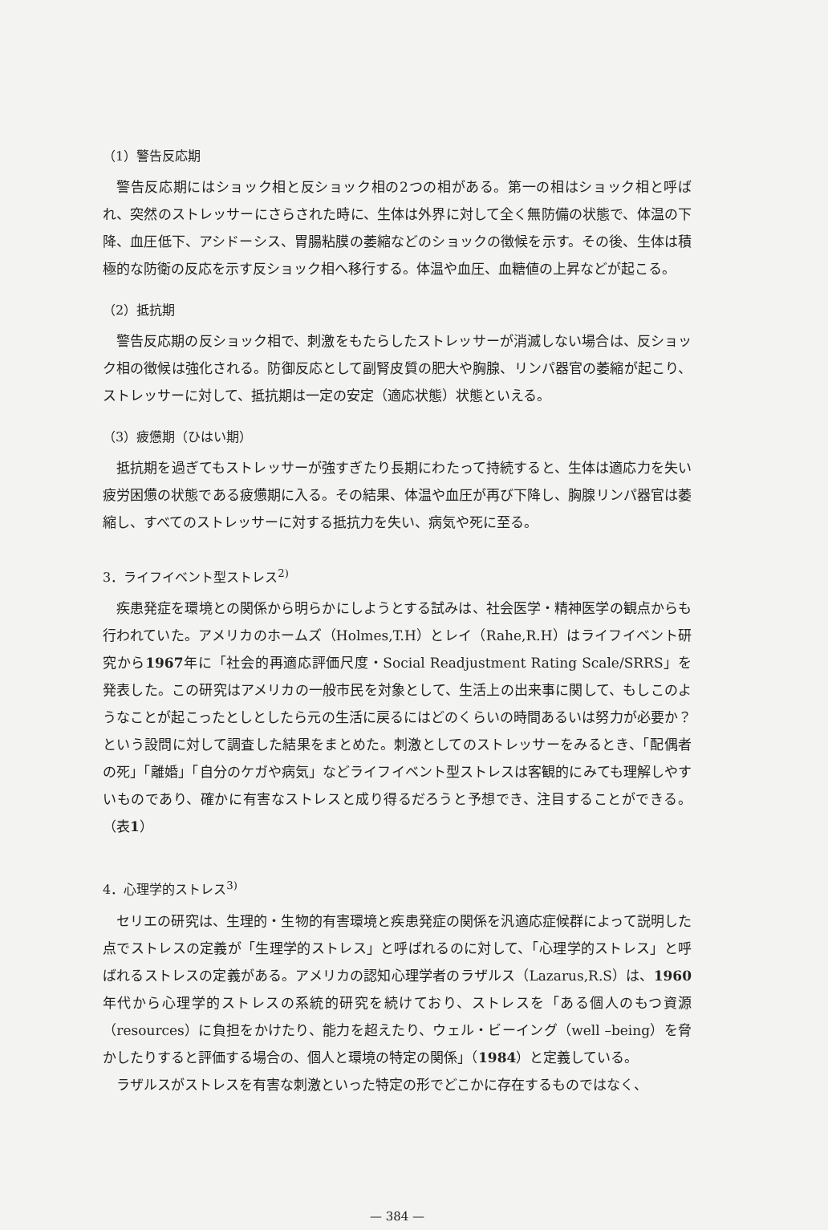（1）警告反応期
警告反応期にはショック相と反ショック相の2つの相がある。第一の相はショック相と呼ばれ、突然のストレッサーにさらされた時に、生体は外界に対して全く無防備の状態で、体温の下降、血圧低下、アシドーシス、胃腸粘膜の萎縮などのショックの徴候を示す。その後、生体は積極的な防衛の反応を示す反ショック相へ移行する。体温や血圧、血糖値の上昇などが起こる。
（2）抵抗期
警告反応期の反ショック相で、刺激をもたらしたストレッサーが消滅しない場合は、反ショック相の徴候は強化される。防御反応として副腎皮質の肥大や胸腺、リンパ器官の萎縮が起こり、ストレッサーに対して、抵抗期は一定の安定（適応状態）状態といえる。
（3）疲憊期（ひはい期）
抵抗期を過ぎてもストレッサーが強すぎたり長期にわたって持続すると、生体は適応力を失い疲労困憊の状態である疲憊期に入る。その結果、体温や血圧が再び下降し、胸腺リンパ器官は萎縮し、すべてのストレッサーに対する抵抗力を失い、病気や死に至る。
3．ライフイベント型ストレス<sup>2)</sup>
疾患発症を環境との関係から明らかにしようとする試みは、社会医学・精神医学の観点からも行われていた。アメリカのホームズ（Holmes,T.H）とレイ（Rahe,R.H）はライフイベント研究から1967年に「社会的再適応評価尺度・Social Readjustment Rating Scale/SRRS」を発表した。この研究はアメリカの一般市民を対象として、生活上の出来事に関して、もしこのようなことが起こったとしとしたら元の生活に戻るにはどのくらいの時間あるいは努力が必要か？という設問に対して調査した結果をまとめた。刺激としてのストレッサーをみるとき、「配偶者の死」「離婚」「自分のケガや病気」などライフイベント型ストレスは客観的にみても理解しやすいものであり、確かに有害なストレスと成り得るだろうと予想でき、注目することができる。（表1）
4．心理学的ストレス<sup>3)</sup>
セリエの研究は、生理的・生物的有害環境と疾患発症の関係を汎適応症候群によって説明した点でストレスの定義が「生理学的ストレス」と呼ばれるのに対して、「心理学的ストレス」と呼ばれるストレスの定義がある。アメリカの認知心理学者のラザルス（Lazarus,R.S）は、1960年代から心理学的ストレスの系統的研究を続けており、ストレスを「ある個人のもつ資源（resources）に負担をかけたり、能力を超えたり、ウェル・ビーイング（well –being）を脅かしたりすると評価する場合の、個人と環境の特定の関係」（1984）と定義している。
ラザルスがストレスを有害な刺激といった特定の形でどこかに存在するものではなく、
— 384 —